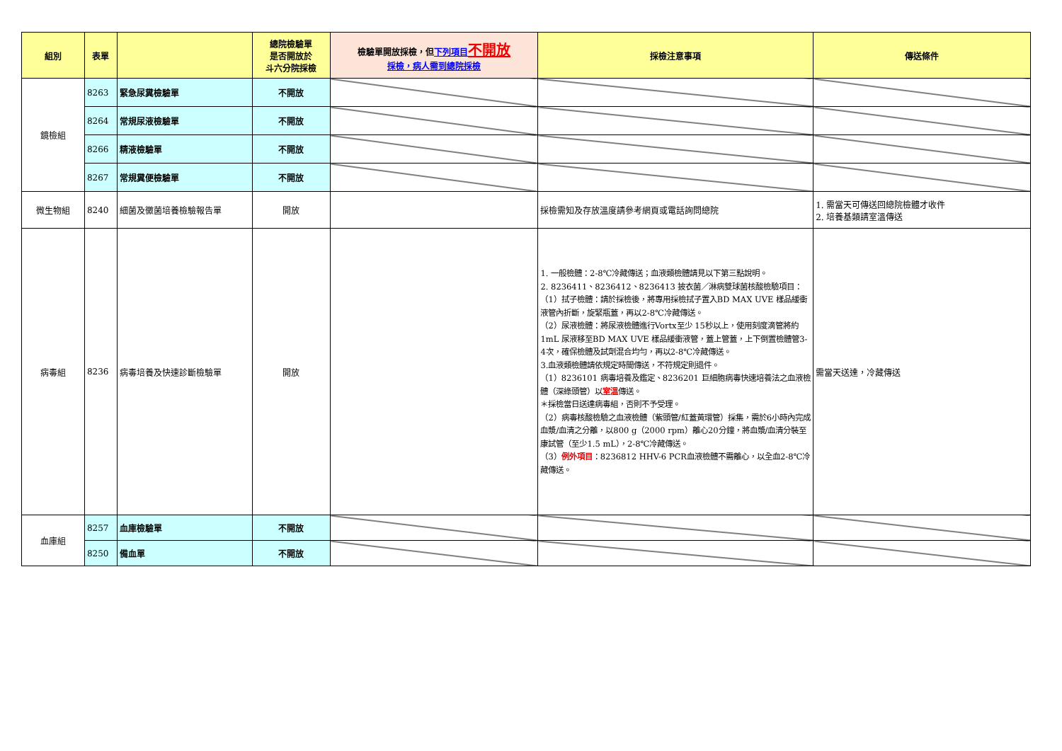| 組別 | 表單 | | 總院檢驗單 是否開放於 斗六分院採檢 | 檢驗單開放採檢，但 下列項目 不開放 採檢，病人需到總院採檢 | 採檢注意事項 | 傳送條件 |
| --- | --- | --- | --- | --- | --- | --- |
| 鏡檢組 | 8263 | 緊急尿糞檢驗單 | 不開放 | | | |
| | 8264 | 常規尿液檢驗單 | 不開放 | | | |
| | 8266 | 精液檢驗單 | 不開放 | | | |
| | 8267 | 常規糞便檢驗單 | 不開放 | | | |
| 微生物組 | 8240 | 細菌及黴菌培養檢驗報告單 | 開放 | | 採檢需知及存放溫度請參考網頁或電話詢問總院 | 1. 需當天可傳送回總院檢體才收件 2. 培養基類請室溫傳送 |
| 病毒組 | 8236 | 病毒培養及快速診斷檢驗單 | 開放 | | 1. 一般檢體：2-8℃冷藏傳送；血液類檢體請見以下第三點說明。 2. 8236411、8236412、8236413 披衣菌／淋病雙球菌核酸檢驗項目： （1）拭子檢體：請於採檢後，將專用採檢拭子置入BD MAX UVE 樣品緩衝液管內折斷，旋緊瓶蓋，再以2-8℃冷藏傳送。 （2）尿液檢體：將尿液檢體進行Vortx至少 15秒以上，使用刻度滴管將約1mL 尿液移至BD MAX UVE 樣品緩衝液管，蓋上管蓋，上下倒置檢體管3-4次，確保檢體及試劑混合均勻，再以2-8℃冷藏傳送。 3.血液類檢體請依規定時間傳送，不符規定則退件。 （1）8236101 病毒培養及鑑定、8236201 巨細胞病毒快速培養法之血液檢體（深綠頭管）以 室溫 傳送。 ＊採檢當日送達病毒組，否則不予受理。 （2）病毒核酸檢驗之血液檢體（紫頭管/紅蓋黃環管）採集，需於6小時內完成血漿/血清之分離，以800 g（2000 rpm）離心20分鐘，將血漿/血清分裝至康試管（至少1.5 mL），2-8℃冷藏傳送。 （3） 例外項目 ：8236812 HHV-6 PCR血液檢體不需離心，以全血2-8℃冷藏傳送。 | 需當天送達，冷藏傳送 |
| 血庫組 | 8257 | 血庫檢驗單 | 不開放 | | | |
| | 8250 | 備血單 | 不開放 | | | |